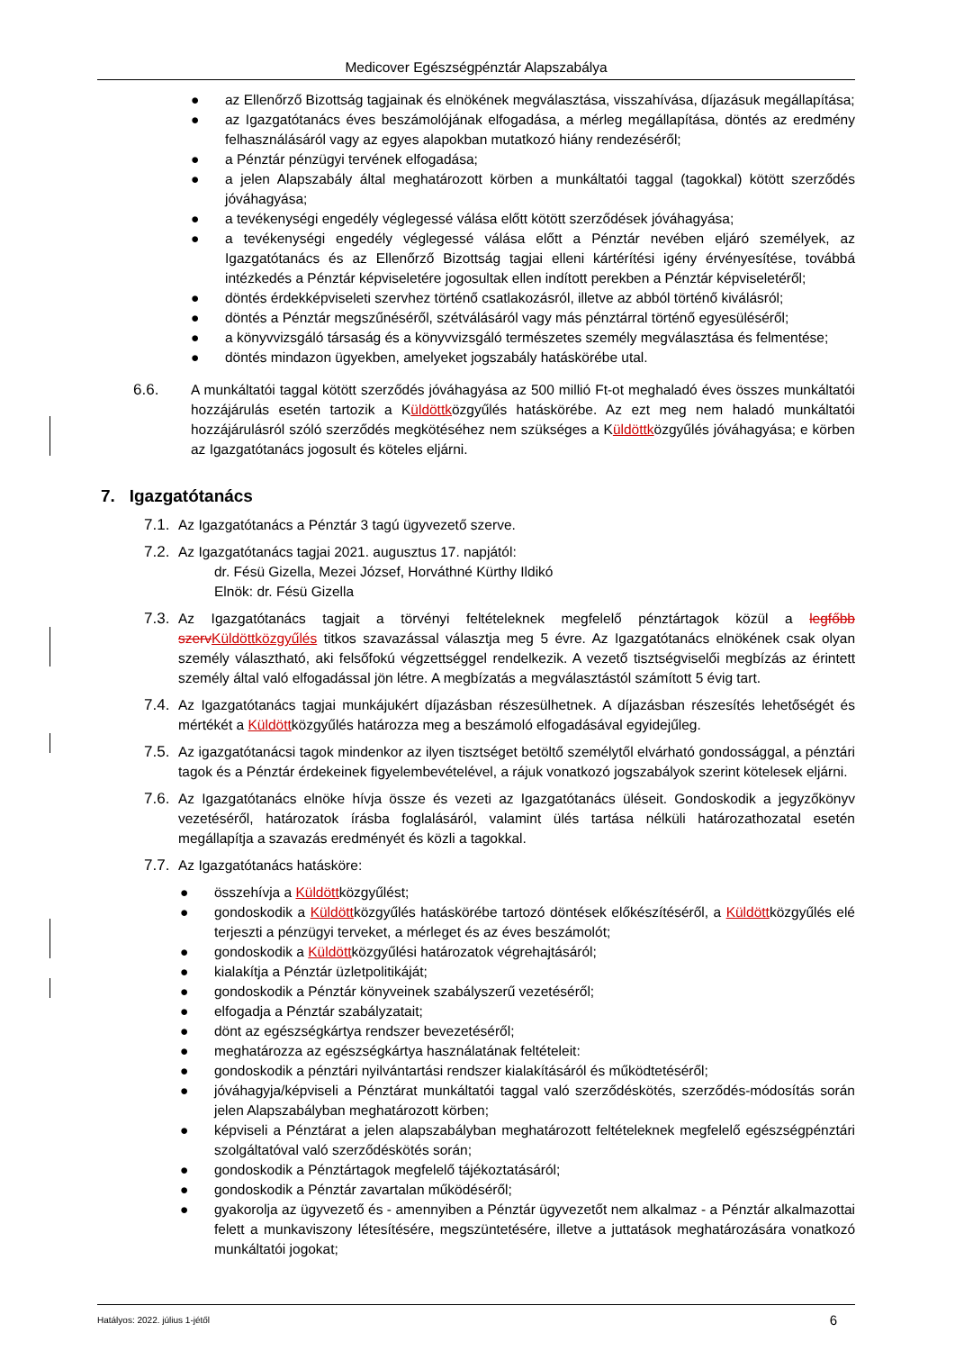Medicover Egészségpénztár Alapszabálya
● az Ellenőrző Bizottság tagjainak és elnökének megválasztása, visszahívása, díjazásuk megállapítása;
● az Igazgatótanács éves beszámolójának elfogadása, a mérleg megállapítása, döntés az eredmény felhasználásáról vagy az egyes alapokban mutatkozó hiány rendezéséről;
● a Pénztár pénzügyi tervének elfogadása;
● a jelen Alapszabály által meghatározott körben a munkáltatói taggal (tagokkal) kötött szerződés jóváhagyása;
● a tevékenységi engedély véglegessé válása előtt kötött szerződések jóváhagyása;
● a tevékenységi engedély véglegessé válása előtt a Pénztár nevében eljáró személyek, az Igazgatótanács és az Ellenőrző Bizottság tagjai elleni kártérítési igény érvényesítése, továbbá intézkedés a Pénztár képviseletére jogosultak ellen indított perekben a Pénztár képviseletéről;
● döntés érdekképviseleti szervhez történő csatlakozásról, illetve az abból történő kiválásról;
● döntés a Pénztár megszűnéséről, szétválásáról vagy más pénztárral történő egyesüléséről;
● a könyvvizsgáló társaság és a könyvvizsgáló természetes személy megválasztása és felmentése;
● döntés mindazon ügyekben, amelyeket jogszabály hatáskörébe utal.
6.6. A munkáltatói taggal kötött szerződés jóváhagyása az 500 millió Ft-ot meghaladó éves összes munkáltatói hozzájárulás esetén tartozik a Küldöttközgyűlés hatáskörébe. Az ezt meg nem haladó munkáltatói hozzájárulásról szóló szerződés megkötéséhez nem szükséges a Küldöttközgyűlés jóváhagyása; e körben az Igazgatótanács jogosult és köteles eljárni.
7. Igazgatótanács
7.1. Az Igazgatótanács a Pénztár 3 tagú ügyvezető szerve.
7.2. Az Igazgatótanács tagjai 2021. augusztus 17. napjától:
dr. Fésü Gizella, Mezei József, Horváthné Kürthy Ildikó
Elnök: dr. Fésü Gizella
7.3. Az Igazgatótanács tagjait a törvényi feltételeknek megfelelő pénztártagok közül a legfőbb szerv Küldöttközgyűlés titkos szavazással választja meg 5 évre. Az Igazgatótanács elnökének csak olyan személy választható, aki felsőfokú végzettséggel rendelkezik. A vezető tisztségviselői megbízás az érintett személy által való elfogadással jön létre. A megbízatás a megválasztástól számított 5 évig tart.
7.4. Az Igazgatótanács tagjai munkájukért díjazásban részesülhetnek. A díjazásban részesítés lehetőségét és mértékét a Küldöttközgyűlés határozza meg a beszámoló elfogadásával egyidejűleg.
7.5. Az igazgatótanácsi tagok mindenkor az ilyen tisztséget betöltő személytől elvárható gondossággal, a pénztári tagok és a Pénztár érdekeinek figyelembevételével, a rájuk vonatkozó jogszabályok szerint kötelesek eljárni.
7.6. Az Igazgatótanács elnöke hívja össze és vezeti az Igazgatótanács üléseit. Gondoskodik a jegyzőkönyv vezetéséről, határozatok írásba foglalásáról, valamint ülés tartása nélküli határozathozatal esetén megállapítja a szavazás eredményét és közli a tagokkal.
7.7. Az Igazgatótanács hatásköre:
● összehívja a Küldöttközgyűlést;
● gondoskodik a Küldöttközgyűlés hatáskörébe tartozó döntések előkészítéséről, a Küldöttközgyűlés elé terjeszti a pénzügyi terveket, a mérleget és az éves beszámolót;
● gondoskodik a Küldöttközgyűlési határozatok végrehajtásáról;
● kialakítja a Pénztár üzletpolitikáját;
● gondoskodik a Pénztár könyveinek szabályszerű vezetéséről;
● elfogadja a Pénztár szabályzatait;
● dönt az egészségkártya rendszer bevezetéséről;
● meghatározza az egészségkártya használatának feltételeit:
● gondoskodik a pénztári nyilvántartási rendszer kialakításáról és működtetéséről;
● jóváhagyja/képviseli a Pénztárat munkáltatói taggal való szerződéskötés, szerződés-módosítás során jelen Alapszabályban meghatározott körben;
● képviseli a Pénztárat a jelen alapszabályban meghatározott feltételeknek megfelelő egészségpénztári szolgáltatóval való szerződéskötés során;
● gondoskodik a Pénztártagok megfelelő tájékoztatásáról;
● gondoskodik a Pénztár zavartalan működéséről;
● gyakorolja az ügyvezető és - amennyiben a Pénztár ügyvezetőt nem alkalmaz - a Pénztár alkalmazottai felett a munkaviszony létesítésére, megszüntetésére, illetve a juttatások meghatározására vonatkozó munkáltatói jogokat;
Hatályos: 2022. július 1-jétől 6